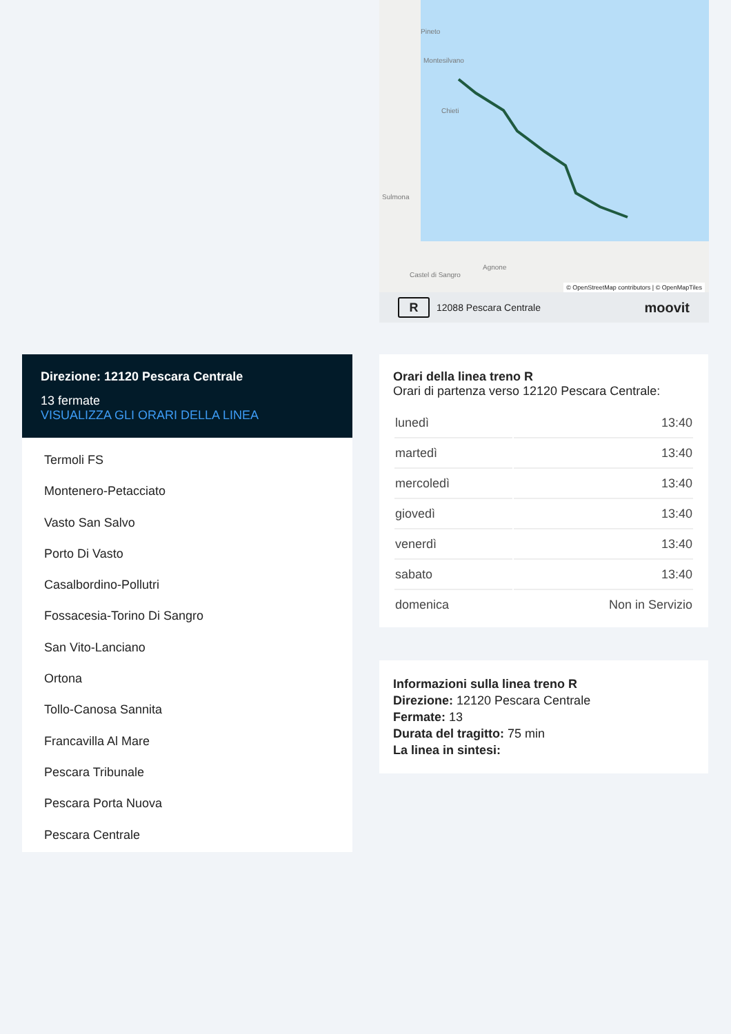Pineto
Montesilvano
Chieti
Sulmona
Agnone
Castel di Sangro
© OpenStreetMap contributors | © OpenMapTiles
R 12088 Pescara Centrale moovit
Direzione: 12120 Pescara Centrale
13 fermate
VISUALIZZA GLI ORARI DELLA LINEA
Termoli FS
Montenero-Petacciato
Vasto San Salvo
Porto Di Vasto
Casalbordino-Pollutri
Fossacesia-Torino Di Sangro
San Vito-Lanciano
Ortona
Tollo-Canosa Sannita
Francavilla Al Mare
Pescara Tribunale
Pescara Porta Nuova
Pescara Centrale
Orari della linea treno R
Orari di partenza verso 12120 Pescara Centrale:
| lunedì | 13:40 |
| martedì | 13:40 |
| mercoledì | 13:40 |
| giovedì | 13:40 |
| venerdì | 13:40 |
| sabato | 13:40 |
| domenica | Non in Servizio |
Informazioni sulla linea treno R
Direzione: 12120 Pescara Centrale
Fermate: 13
Durata del tragitto: 75 min
La linea in sintesi: